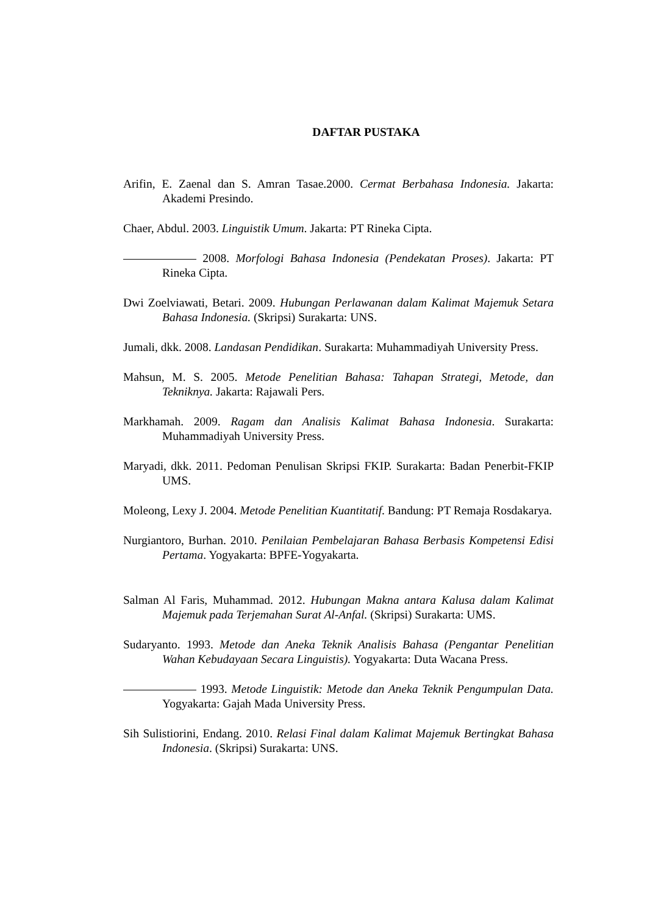DAFTAR PUSTAKA
Arifin, E. Zaenal dan S. Amran Tasae.2000. Cermat Berbahasa Indonesia. Jakarta: Akademi Presindo.
Chaer, Abdul. 2003. Linguistik Umum. Jakarta: PT Rineka Cipta.
2008. Morfologi Bahasa Indonesia (Pendekatan Proses). Jakarta: PT Rineka Cipta.
Dwi Zoelviawati, Betari. 2009. Hubungan Perlawanan dalam Kalimat Majemuk Setara Bahasa Indonesia. (Skripsi) Surakarta: UNS.
Jumali, dkk. 2008. Landasan Pendidikan. Surakarta: Muhammadiyah University Press.
Mahsun, M. S. 2005. Metode Penelitian Bahasa: Tahapan Strategi, Metode, dan Tekniknya. Jakarta: Rajawali Pers.
Markhamah. 2009. Ragam dan Analisis Kalimat Bahasa Indonesia. Surakarta: Muhammadiyah University Press.
Maryadi, dkk. 2011. Pedoman Penulisan Skripsi FKIP. Surakarta: Badan Penerbit-FKIP UMS.
Moleong, Lexy J. 2004. Metode Penelitian Kuantitatif. Bandung: PT Remaja Rosdakarya.
Nurgiantoro, Burhan. 2010. Penilaian Pembelajaran Bahasa Berbasis Kompetensi Edisi Pertama. Yogyakarta: BPFE-Yogyakarta.
Salman Al Faris, Muhammad. 2012. Hubungan Makna antara Kalusa dalam Kalimat Majemuk pada Terjemahan Surat Al-Anfal. (Skripsi) Surakarta: UMS.
Sudaryanto. 1993. Metode dan Aneka Teknik Analisis Bahasa (Pengantar Penelitian Wahan Kebudayaan Secara Linguistis). Yogyakarta: Duta Wacana Press.
1993. Metode Linguistik: Metode dan Aneka Teknik Pengumpulan Data. Yogyakarta: Gajah Mada University Press.
Sih Sulistiorini, Endang. 2010. Relasi Final dalam Kalimat Majemuk Bertingkat Bahasa Indonesia. (Skripsi) Surakarta: UNS.